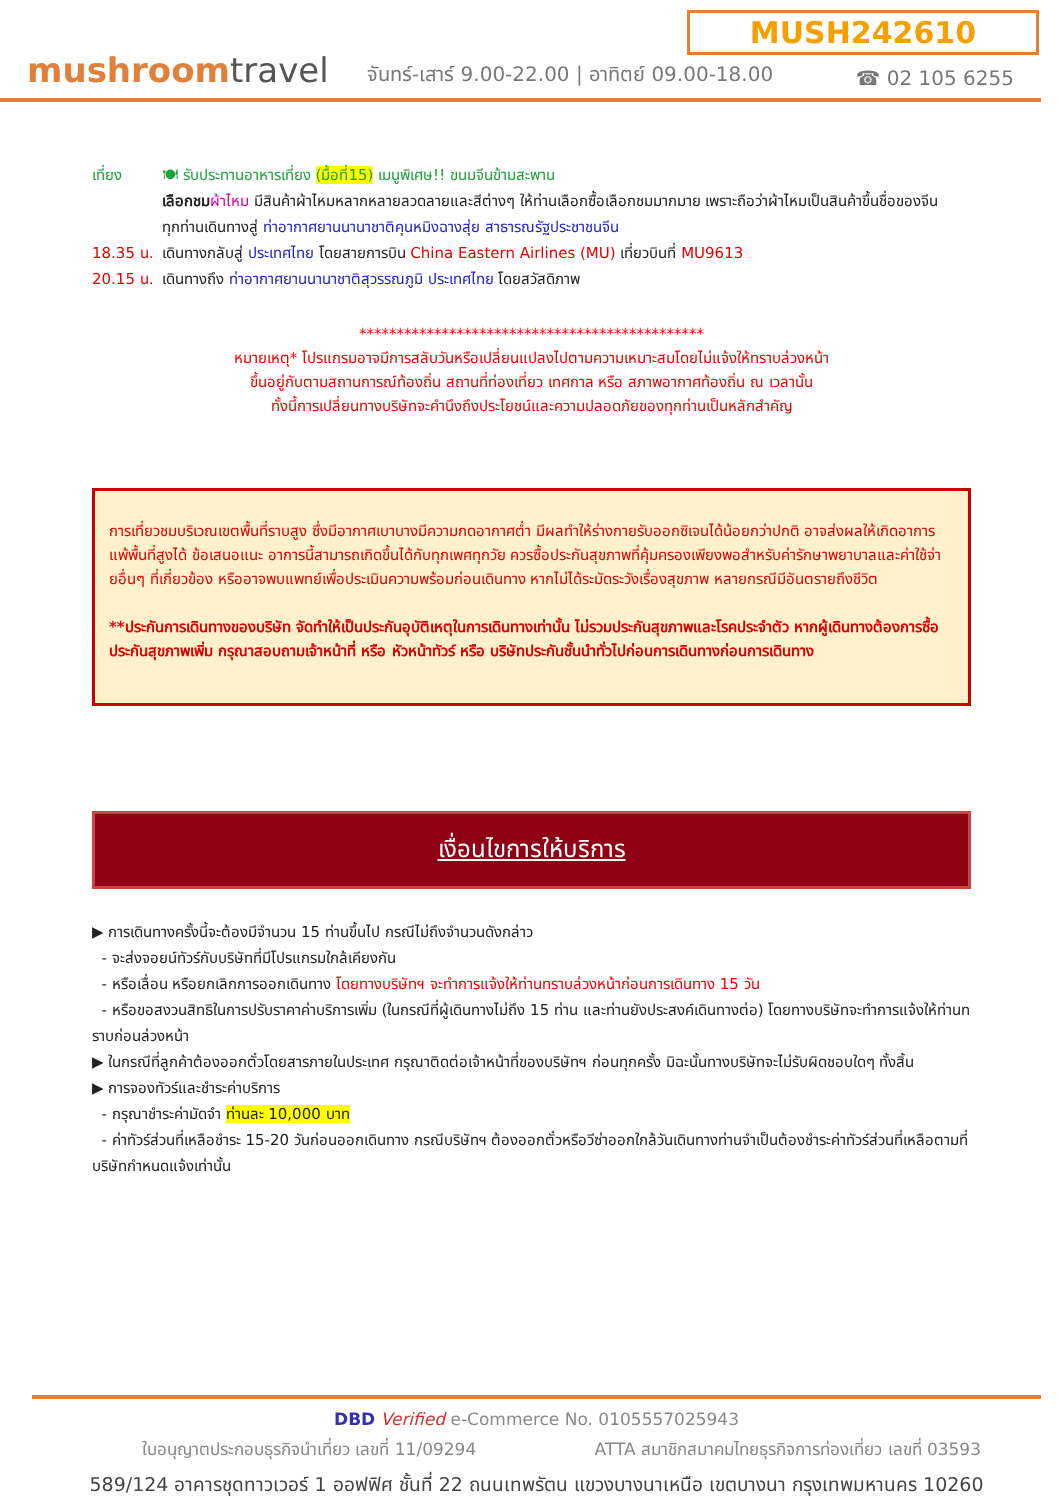MUSH242610
mushroomtravel
จันทร์-เสาร์ 9.00-22.00 | อาทิตย์ 09.00-18.00
☎ 02 105 6255
เที่ยง 🍽 รับประทานอาหารเที่ยง (มื้อที่15) เมนูพิเศษ!! ขนมจีนข้ามสะพาน
เลือกชม ผ้าไหม มีสินค้าผ้าไหมหลากหลายลวดลายและสีต่างๆ ให้ท่านเลือกซื้อเลือกชมมากมาย เพราะถือว่าผ้าไหมเป็นสินค้าขึ้นชื่อของจีน
ทุกท่านเดินทางสู่ ท่าอากาศยานนานาชาติคุนหมิงฉางสุ่ย สาธารณรัฐประชาชนจีน
18.35 น.
เดินทางกลับสู่ ประเทศไทย โดยสายการบิน China Eastern Airlines (MU) เที่ยวบินที่ MU9613
20.15 น.
เดินทางถึง ท่าอากาศยานนานาชาติสุวรรณภูมิ ประเทศไทย โดยสวัสดิภาพ
**********************************************
หมายเหตุ* โปรแกรมอาจมีการสลับวันหรือเปลี่ยนแปลงไปตามความเหมาะสมโดยไม่แจ้งให้ทราบล่วงหน้า
ขึ้นอยู่กับตามสถานการณ์ท้องถิ่น สถานที่ท่องเที่ยว เทศกาล หรือ สภาพอากาศท้องถิ่น ณ เวลานั้น
ทั้งนี้การเปลี่ยนทางบริษัทจะคำนึงถึงประโยชน์และความปลอดภัยของทุกท่านเป็นหลักสำคัญ
การเที่ยวชมบริเวณเขตพื้นที่ราบสูง ซึ่งมีอากาศเบาบางมีความกดอากาศต่ำ มีผลทำให้ร่างกายรับออกซิเจนได้น้อยกว่าปกติ อาจส่งผลให้เกิดอาการแพ้พื้นที่สูงได้ ข้อเสนอแนะ อาการนี้สามารถเกิดขึ้นได้กับทุกเพศทุกวัย ควรซื้อประกันสุขภาพที่คุ้มครองเพียงพอสำหรับค่ารักษาพยาบาลและค่าใช้จ่ายอื่นๆ ที่เกี่ยวข้อง หรืออาจพบแพทย์เพื่อประเมินความพร้อมก่อนเดินทาง หากไม่ได้ระมัดระวังเรื่องสุขภาพ หลายกรณีมีอันตรายถึงชีวิต
**ประกันการเดินทางของบริษัท จัดทำให้เป็นประกันอุบัติเหตุในการเดินทางเท่านั้น ไม่รวมประกันสุขภาพและโรคประจำตัว หากผู้เดินทางต้องการซื้อประกันสุขภาพเพิ่ม กรุณาสอบถามเจ้าหน้าที่ หรือ หัวหน้าทัวร์ หรือ บริษัทประกันชั้นนำทั่วไปก่อนการเดินทางก่อนการเดินทาง
เงื่อนไขการให้บริการ
▶ การเดินทางครั้งนี้จะต้องมีจำนวน 15 ท่านขึ้นไป กรณีไม่ถึงจำนวนดังกล่าว
- จะส่งจอยน์ทัวร์กับบริษัทที่มีโปรแกรมใกล้เคียงกัน
- หรือเลื่อน หรือยกเลิกการออกเดินทาง โดยทางบริษัทฯ จะทำการแจ้งให้ท่านทราบล่วงหน้าก่อนการเดินทาง 15 วัน
- หรือขอสงวนสิทธิในการปรับราคาค่าบริการเพิ่ม (ในกรณีที่ผู้เดินทางไม่ถึง 15 ท่าน และท่านยังประสงค์เดินทางต่อ) โดยทางบริษัทจะทำการแจ้งให้ท่านทราบก่อนล่วงหน้า
▶ ในกรณีที่ลูกค้าต้องออกตั๋วโดยสารภายในประเทศ กรุณาติดต่อเจ้าหน้าที่ของบริษัทฯ ก่อนทุกครั้ง มิฉะนั้นทางบริษัทจะไม่รับผิดชอบใดๆ ทั้งสิ้น
▶ การจองทัวร์และชำระค่าบริการ
- กรุณาชำระค่ามัดจำ ท่านละ 10,000 บาท
- ค่าทัวร์ส่วนที่เหลือชำระ 15-20 วันก่อนออกเดินทาง กรณีบริษัทฯ ต้องออกตั๋วหรือวีซ่าออกใกล้วันเดินทางท่านจำเป็นต้องชำระค่าทัวร์ส่วนที่เหลือตามที่บริษัทกำหนดแจ้งเท่านั้น
DBD Verified e-Commerce No. 0105557025943
ใบอนุญาตประกอบธุรกิจนำเที่ยว เลขที่ 11/09294 ATTA สมาชิกสมาคมไทยธุรกิจการท่องเที่ยว เลขที่ 03593
589/124 อาคารชุดทาวเวอร์ 1 ออฟฟิศ ชั้นที่ 22 ถนนเทพรัตน แขวงบางนาเหนือ เขตบางนา กรุงเทพมหานคร 10260